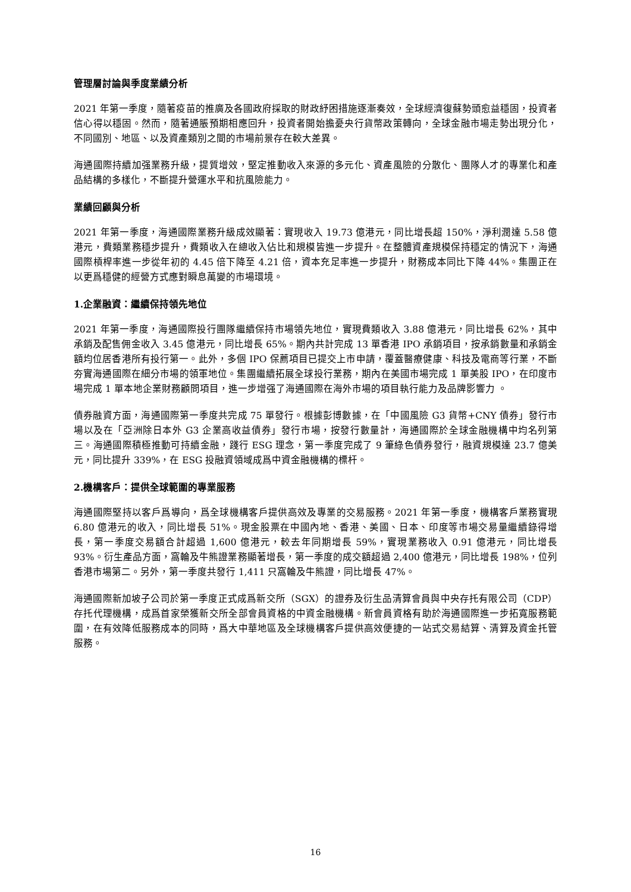管理層討論與季度業績分析
2021 年第一季度，隨著疫苗的推廣及各國政府採取的財政紓困措施逐漸奏效，全球經濟復蘇勢頭愈益穩固，投資者信心得以穩固。然而，隨著通脹預期相應回升，投資者開始擔憂央行貨幣政策轉向，全球金融市場走勢出現分化，不同國別、地區、以及資產類別之間的市場前景存在較大差異。
海通國際持續加强業務升級，提質增效，堅定推動收入來源的多元化、資產風險的分散化、團隊人才的專業化和產品結構的多樣化，不斷提升營運水平和抗風險能力。
業績回顧與分析
2021 年第一季度，海通國際業務升級成效顯著：實現收入 19.73 億港元，同比增長超 150%，淨利潤達 5.58 億港元，費類業務穩步提升，費類收入在總收入佔比和規模皆進一步提升。在整體資產規模保持穩定的情況下，海通國際槓桿率進一步從年初的 4.45 倍下降至 4.21 倍，資本充足率進一步提升，財務成本同比下降 44%。集團正在以更爲穩健的經營方式應對瞬息萬變的市場環境。
1.企業融資：繼續保持領先地位
2021 年第一季度，海通國際投行團隊繼續保持市場領先地位，實現費類收入 3.88 億港元，同比增長 62%，其中承銷及配售佣金收入 3.45 億港元，同比增長 65%。期內共計完成 13 單香港 IPO 承銷項目，按承銷數量和承銷金額均位居香港所有投行第一。此外，多個 IPO 保薦項目已提交上市申請，覆蓋醫療健康、科技及電商等行業，不斷夯實海通國際在細分市場的領軍地位。集團繼續拓展全球投行業務，期內在美國市場完成 1 單美股 IPO，在印度市場完成 1 單本地企業財務顧問項目，進一步增强了海通國際在海外市場的項目執行能力及品牌影響力 。
債券融資方面，海通國際第一季度共完成 75 單發行。根據彭博數據，在「中國風險 G3 貨幣+CNY 債券」發行市場以及在「亞洲除日本外 G3 企業高收益債券」發行市場，按發行數量計，海通國際於全球金融機構中均名列第三。海通國際積極推動可持續金融，踐行 ESG 理念，第一季度完成了 9 筆綠色債券發行，融資規模達 23.7 億美元，同比提升 339%，在 ESG 投融資領域成爲中資金融機構的標杆。
2.機構客戶：提供全球範圍的專業服務
海通國際堅持以客戶爲導向，爲全球機構客戶提供高效及專業的交易服務。2021 年第一季度，機構客戶業務實現 6.80 億港元的收入，同比增長 51%。現金股票在中國內地、香港、美國、日本、印度等市場交易量繼續錄得增長，第一季度交易額合計超過 1,600 億港元，較去年同期增長 59%，實現業務收入 0.91 億港元，同比增長 93%。衍生產品方面，窩輪及牛熊證業務顯著增長，第一季度的成交額超過 2,400 億港元，同比增長 198%，位列香港市場第二。另外，第一季度共發行 1,411 只窩輪及牛熊證，同比增長 47%。
海通國際新加坡子公司於第一季度正式成爲新交所（SGX）的證券及衍生品清算會員與中央存托有限公司（CDP）存托代理機構，成爲首家榮獲新交所全部會員資格的中資金融機構。新會員資格有助於海通國際進一步拓寬服務範圍，在有效降低服務成本的同時，爲大中華地區及全球機構客戶提供高效便捷的一站式交易結算、清算及資金托管服務。
16